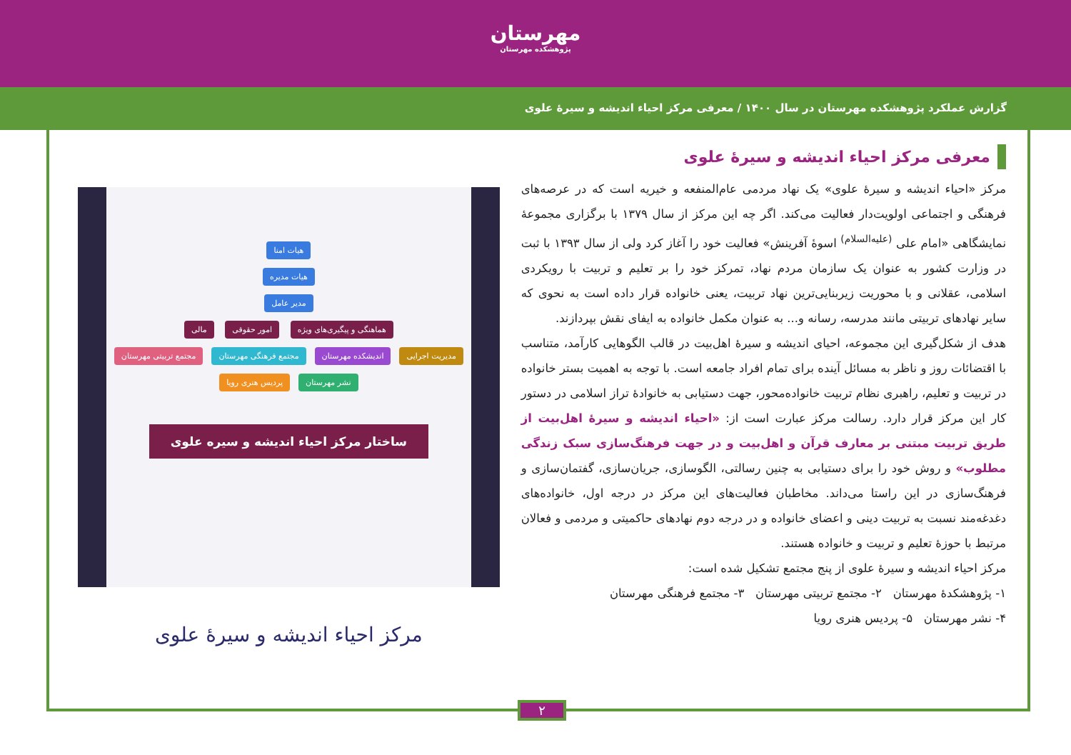مهرستان
پژوهشکده مهرستان
گزارش عملکرد پژوهشکده مهرستان در سال ۱۴۰۰ / معرفی مرکز احیاء اندیشه و سیرهٔ علوی
معرفی مرکز احیاء اندیشه و سیرهٔ علوی
مرکز «احیاء اندیشه و سیرهٔ علوی» یک نهاد مردمی عام‌المنفعه و خیریه است که در عرصه‌های فرهنگی و اجتماعی اولویت‌دار فعالیت می‌کند. اگر چه این مرکز از سال ۱۳۷۹ با برگزاری مجموعهٔ نمایشگاهی «امام علی <sup>(علیه‌السلام)</sup> اسوهٔ آفرینش» فعالیت خود را آغاز کرد ولی از سال ۱۳۹۳ با ثبت در وزارت کشور به عنوان یک سازمان مردم نهاد، تمرکز خود را بر تعلیم و تربیت با رویکردی اسلامی، عقلانی و با محوریت زیربنایی‌ترین نهاد تربیت، یعنی خانواده قرار داده است به نحوی که سایر نهادهای تربیتی مانند مدرسه، رسانه و... به عنوان مکمل خانواده به ایفای نقش بپردازند.
هدف از شکل‌گیری این مجموعه، احیای اندیشه و سیرهٔ اهل‌بیت در قالب الگوهایی کارآمد، متناسب با اقتضائات روز و ناظر به مسائل آینده برای تمام افراد جامعه است. با توجه به اهمیت بستر خانواده در تربیت و تعلیم، راهبری نظام تربیت خانواده‌محور، جهت دستیابی به خانوادهٔ تراز اسلامی در دستور کار این مرکز قرار دارد. رسالت مرکز عبارت است از: «احیاء اندیشه و سیرهٔ اهل‌بیت از طریق تربیت مبتنی بر معارف قرآن و اهل‌بیت و در جهت فرهنگ‌سازی سبک زندگی مطلوب» و روش خود را برای دستیابی به چنین رسالتی، الگوسازی، جریان‌سازی، گفتمان‌سازی و فرهنگ‌سازی در این راستا می‌داند. مخاطبان فعالیت‌های این مرکز در درجه اول، خانواده‌های دغدغه‌مند نسبت به تربیت دینی و اعضای خانواده و در درجه دوم نهادهای حاکمیتی و مردمی و فعالان مرتبط با حوزهٔ تعلیم و تربیت و خانواده هستند.
مرکز احیاء اندیشه و سیرهٔ علوی از پنج مجتمع تشکیل شده است:
۱- پژوهشکدهٔ مهرستان ۲- مجتمع تربیتی مهرستان ۳- مجتمع فرهنگی مهرستان
۴- نشر مهرستان ۵- پردیس هنری رویا
هیات امنا
هیات مدیره
مدیر عامل
هماهنگی و پیگیری‌های ویژه امور حقوقی مالی
مدیریت اجرایی اندیشکده مهرستان مجتمع فرهنگی مهرستان مجتمع تربیتی مهرستان نشر مهرستان پردیس هنری رویا
ساختار مرکز احیاء اندیشه و سیره علوی
مرکز احیاء اندیشه و سیرهٔ علوی
۲